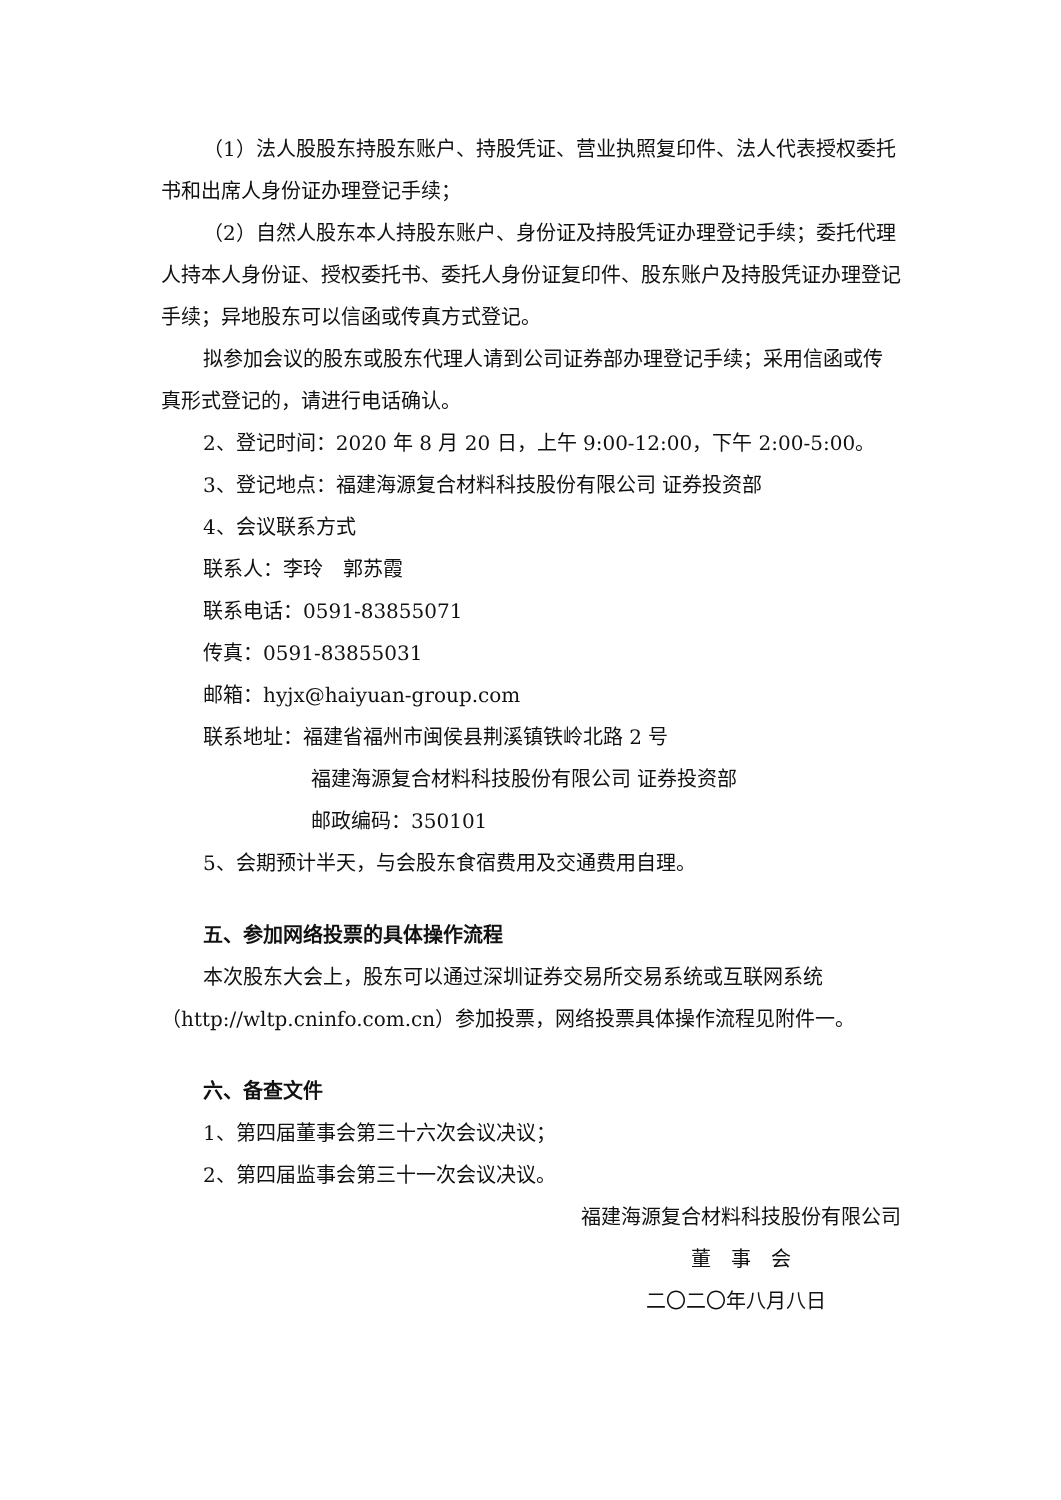（1）法人股股东持股东账户、持股凭证、营业执照复印件、法人代表授权委托书和出席人身份证办理登记手续；
（2）自然人股东本人持股东账户、身份证及持股凭证办理登记手续；委托代理人持本人身份证、授权委托书、委托人身份证复印件、股东账户及持股凭证办理登记手续；异地股东可以信函或传真方式登记。
拟参加会议的股东或股东代理人请到公司证券部办理登记手续；采用信函或传真形式登记的，请进行电话确认。
2、登记时间：2020 年 8 月 20 日，上午 9:00-12:00，下午 2:00-5:00。
3、登记地点：福建海源复合材料科技股份有限公司 证券投资部
4、会议联系方式
联系人：李玲　郭苏霞
联系电话：0591-83855071
传真：0591-83855031
邮箱：hyjx@haiyuan-group.com
联系地址：福建省福州市闽侯县荆溪镇铁岭北路 2 号
福建海源复合材料科技股份有限公司 证券投资部
邮政编码：350101
5、会期预计半天，与会股东食宿费用及交通费用自理。
五、参加网络投票的具体操作流程
本次股东大会上，股东可以通过深圳证券交易所交易系统或互联网系统（http://wltp.cninfo.com.cn）参加投票，网络投票具体操作流程见附件一。
六、备查文件
1、第四届董事会第三十六次会议决议；
2、第四届监事会第三十一次会议决议。
福建海源复合材料科技股份有限公司
董　事　会
二〇二〇年八月八日